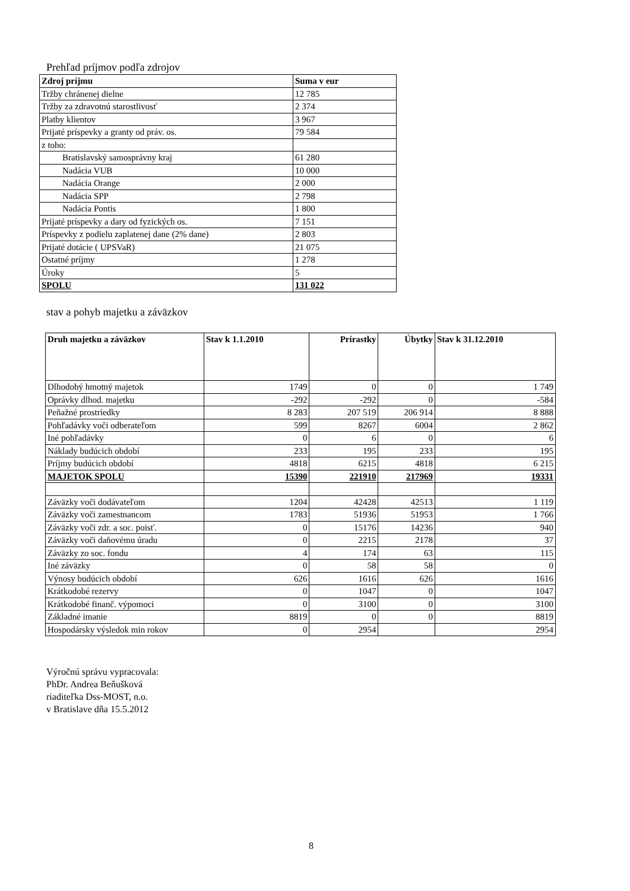Prehľad príjmov podľa zdrojov
| Zdroj príjmu | Suma v eur |
| --- | --- |
| Tržby chránenej dielne | 12 785 |
| Tržby za zdravotnú starostlivosť | 2 374 |
| Platby klientov | 3 967 |
| Prijaté príspevky a granty od práv. os. | 79 584 |
| z toho: | |
| Bratislavský samosprávny kraj | 61 280 |
| Nadácia VUB | 10 000 |
| Nadácia Orange | 2 000 |
| Nadácia SPP | 2 798 |
| Nadácia Pontis | 1 800 |
| Prijaté príspevky a dary od fyzických os. | 7 151 |
| Príspevky z podielu zaplatenej dane (2% dane) | 2 803 |
| Prijaté dotácie ( UPSVaR) | 21 075 |
| Ostatné príjmy | 1 278 |
| Úroky | 5 |
| SPOLU | 131 022 |
stav a pohyb majetku a záväzkov
| Druh majetku a záväzkov | Stav k 1.1.2010 | Prírastky | Úbytky | Stav k 31.12.2010 |
| --- | --- | --- | --- | --- |
| Dlhodobý hmotný majetok | 1749 | 0 | 0 | 1 749 |
| Oprávky dlhod. majetku | -292 | -292 | 0 | -584 |
| Peňažné prostriedky | 8 283 | 207 519 | 206 914 | 8 888 |
| Pohľadávky voči odberateľom | 599 | 8267 | 6004 | 2 862 |
| Iné pohľadávky | 0 | 6 | 0 | 6 |
| Náklady budúcich období | 233 | 195 | 233 | 195 |
| Príjmy budúcich období | 4818 | 6215 | 4818 | 6 215 |
| MAJETOK SPOLU | 15390 | 221910 | 217969 | 19331 |
| Záväzky voči dodávateľom | 1204 | 42428 | 42513 | 1 119 |
| Záväzky voči zamestnancom | 1783 | 51936 | 51953 | 1 766 |
| Záväzky voči zdr. a soc. poisť. | 0 | 15176 | 14236 | 940 |
| Záväzky voči daňovému úradu | 0 | 2215 | 2178 | 37 |
| Záväzky zo soc. fondu | 4 | 174 | 63 | 115 |
| Iné záväzky | 0 | 58 | 58 | 0 |
| Výnosy budúcich období | 626 | 1616 | 626 | 1616 |
| Krátkodobé rezervy | 0 | 1047 | 0 | 1047 |
| Krátkodobé finanč. výpomoci | 0 | 3100 | 0 | 3100 |
| Základné imanie | 8819 | 0 | 0 | 8819 |
| Hospodársky výsledok min rokov | 0 | 2954 | | 2954 |
Výročnú správu vypracovala:
PhDr. Andrea Beňušková
riaditeľka Dss-MOST, n.o.
v Bratislave dňa 15.5.2012
8